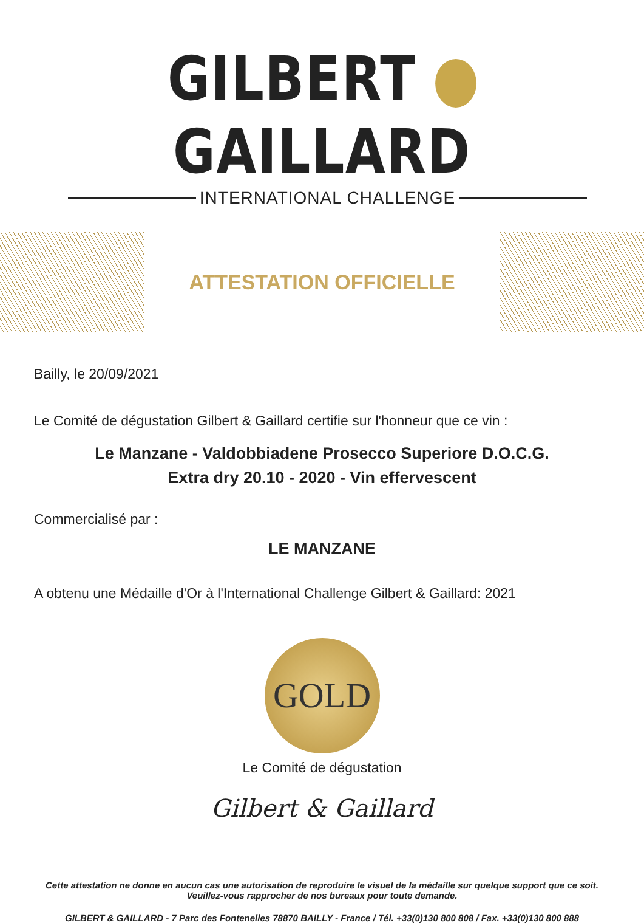GILBERT GAILLARD
INTERNATIONAL CHALLENGE
ATTESTATION OFFICIELLE
Bailly, le 20/09/2021
Le Comité de dégustation Gilbert & Gaillard certifie sur l'honneur que ce vin :
Le Manzane - Valdobbiadene Prosecco Superiore D.O.C.G.
Extra dry 20.10 - 2020 - Vin effervescent
Commercialisé par :
LE MANZANE
A obtenu une Médaille d'Or à l'International Challenge Gilbert & Gaillard: 2021
GOLD
Le Comité de dégustation
Gilbert & Gaillard
Cette attestation ne donne en aucun cas une autorisation de reproduire le visuel de la médaille sur quelque support que ce soit.
Veuillez-vous rapprocher de nos bureaux pour toute demande.
GILBERT & GAILLARD - 7 Parc des Fontenelles 78870 BAILLY - France / Tél. +33(0)130 800 808 / Fax. +33(0)130 800 888